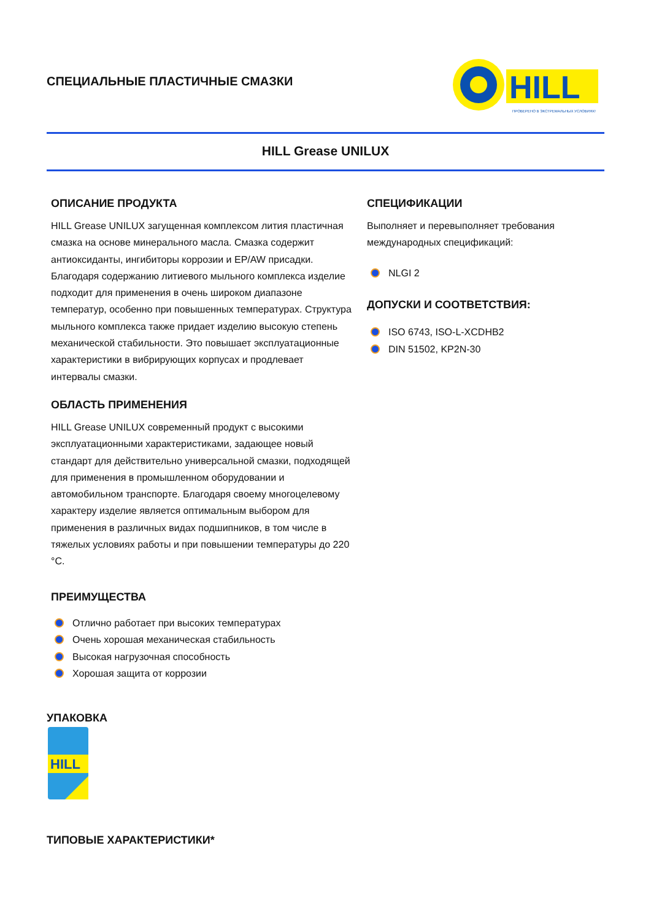СПЕЦИАЛЬНЫЕ ПЛАСТИЧНЫЕ СМАЗКИ
HILL
ПРОВЕРЕНО В ЭКСТРЕМАЛЬНЫХ УСЛОВИЯХ!
HILL Grease UNILUX
ОПИСАНИЕ ПРОДУКТА
HILL Grease UNILUX загущенная комплексом лития пластичная смазка на основе минерального масла. Смазка содержит антиоксиданты, ингибиторы коррозии и EP/AW присадки. Благодаря содержанию литиевого мыльного комплекса изделие подходит для применения в очень широком диапазоне температур, особенно при повышенных температурах. Структура мыльного комплекса также придает изделию высокую степень механической стабильности. Это повышает эксплуатационные характеристики в вибрирующих корпусах и продлевает интервалы смазки.
ОБЛАСТЬ ПРИМЕНЕНИЯ
HILL Grease UNILUX современный продукт с высокими эксплуатационными характеристиками, задающее новый стандарт для действительно универсальной смазки, подходящей для применения в промышленном оборудовании и автомобильном транспорте. Благодаря своему многоцелевому характеру изделие является оптимальным выбором для применения в различных видах подшипников, в том числе в тяжелых условиях работы и при повышении температуры до 220 °C.
ПРЕИМУЩЕСТВА
Отлично работает при высоких температурах
Очень хорошая механическая стабильность
Высокая нагрузочная способность
Хорошая защита от коррозии
СПЕЦИФИКАЦИИ
Выполняет и перевыполняет требования международных спецификаций:
NLGI 2
ДОПУСКИ И СООТВЕТСТВИЯ:
ISO 6743, ISO-L-XCDHB2
DIN 51502, KP2N-30
УПАКОВКА
HILL
ТИПОВЫЕ ХАРАКТЕРИСТИКИ*